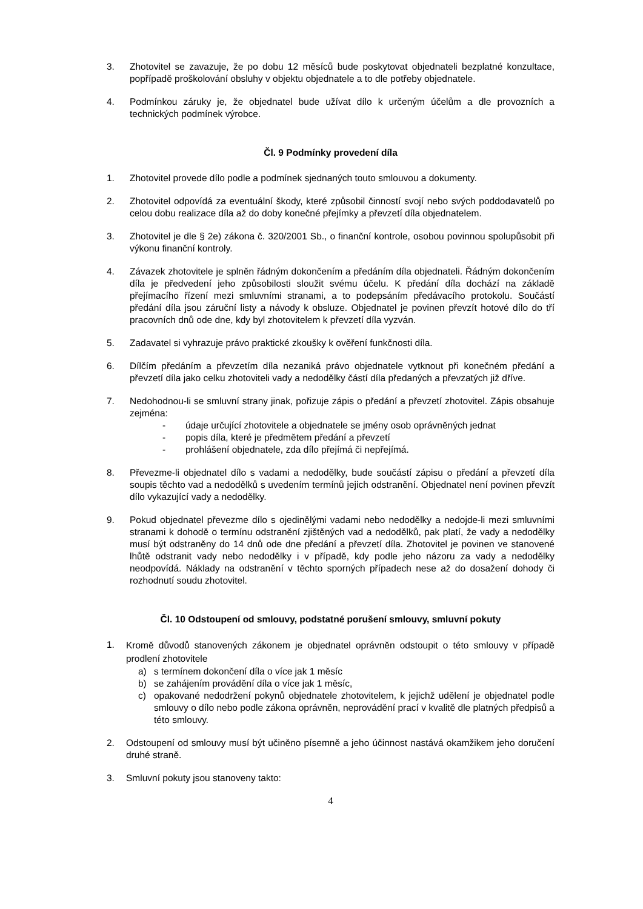3. Zhotovitel se zavazuje, že po dobu 12 měsíců bude poskytovat objednateli bezplatné konzultace, popřípadě proškolování obsluhy v objektu objednatele a to dle potřeby objednatele.
4. Podmínkou záruky je, že objednatel bude užívat dílo k určeným účelům a dle provozních a technických podmínek výrobce.
Čl. 9 Podmínky provedení díla
1. Zhotovitel provede dílo podle a podmínek sjednaných touto smlouvou a dokumenty.
2. Zhotovitel odpovídá za eventuální škody, které způsobil činností svojí nebo svých poddodavatelů po celou dobu realizace díla až do doby konečné přejímky a převzetí díla objednatelem.
3. Zhotovitel je dle § 2e) zákona č. 320/2001 Sb., o finanční kontrole, osobou povinnou spolupůsobit při výkonu finanční kontroly.
4. Závazek zhotovitele je splněn řádným dokončením a předáním díla objednateli. Řádným dokončením díla je předvedení jeho způsobilosti sloužit svému účelu. K předání díla dochází na základě přejímacího řízení mezi smluvními stranami, a to podepsáním předávacího protokolu. Součástí předání díla jsou záruční listy a návody k obsluze. Objednatel je povinen převzít hotové dílo do tří pracovních dnů ode dne, kdy byl zhotovitelem k převzetí díla vyzván.
5. Zadavatel si vyhrazuje právo praktické zkoušky k ověření funkčnosti díla.
6. Dílčím předáním a převzetím díla nezaniká právo objednatele vytknout při konečném předání a převzetí díla jako celku zhotoviteli vady a nedodělky částí díla předaných a převzatých již dříve.
7. Nedohodnou-li se smluvní strany jinak, pořizuje zápis o předání a převzetí zhotovitel. Zápis obsahuje zejména:
- údaje určující zhotovitele a objednatele se jmény osob oprávněných jednat
- popis díla, které je předmětem předání a převzetí
- prohlášení objednatele, zda dílo přejímá či nepřejímá.
8. Převezme-li objednatel dílo s vadami a nedodělky, bude součástí zápisu o předání a převzetí díla soupis těchto vad a nedodělků s uvedením termínů jejich odstranění. Objednatel není povinen převzít dílo vykazující vady a nedodělky.
9. Pokud objednatel převezme dílo s ojedinělými vadami nebo nedodělky a nedojde-li mezi smluvními stranami k dohodě o termínu odstranění zjištěných vad a nedodělků, pak platí, že vady a nedodělky musí být odstraněny do 14 dnů ode dne předání a převzetí díla. Zhotovitel je povinen ve stanovené lhůtě odstranit vady nebo nedodělky i v případě, kdy podle jeho názoru za vady a nedodělky neodpovídá. Náklady na odstranění v těchto sporných případech nese až do dosažení dohody či rozhodnutí soudu zhotovitel.
Čl. 10 Odstoupení od smlouvy, podstatné porušení smlouvy, smluvní pokuty
1.
Kromě důvodů stanovených zákonem je objednatel oprávněn odstoupit o této smlouvy v případě prodlení zhotovitele
a) s termínem dokončení díla o více jak 1 měsíc
b) se zahájením provádění díla o více jak 1 měsíc,
c) opakované nedodržení pokynů objednatele zhotovitelem, k jejichž udělení je objednatel podle smlouvy o dílo nebo podle zákona oprávněn, neprovádění prací v kvalitě dle platných předpisů a této smlouvy.
2. Odstoupení od smlouvy musí být učiněno písemně a jeho účinnost nastává okamžikem jeho doručení druhé straně.
3. Smluvní pokuty jsou stanoveny takto:
4